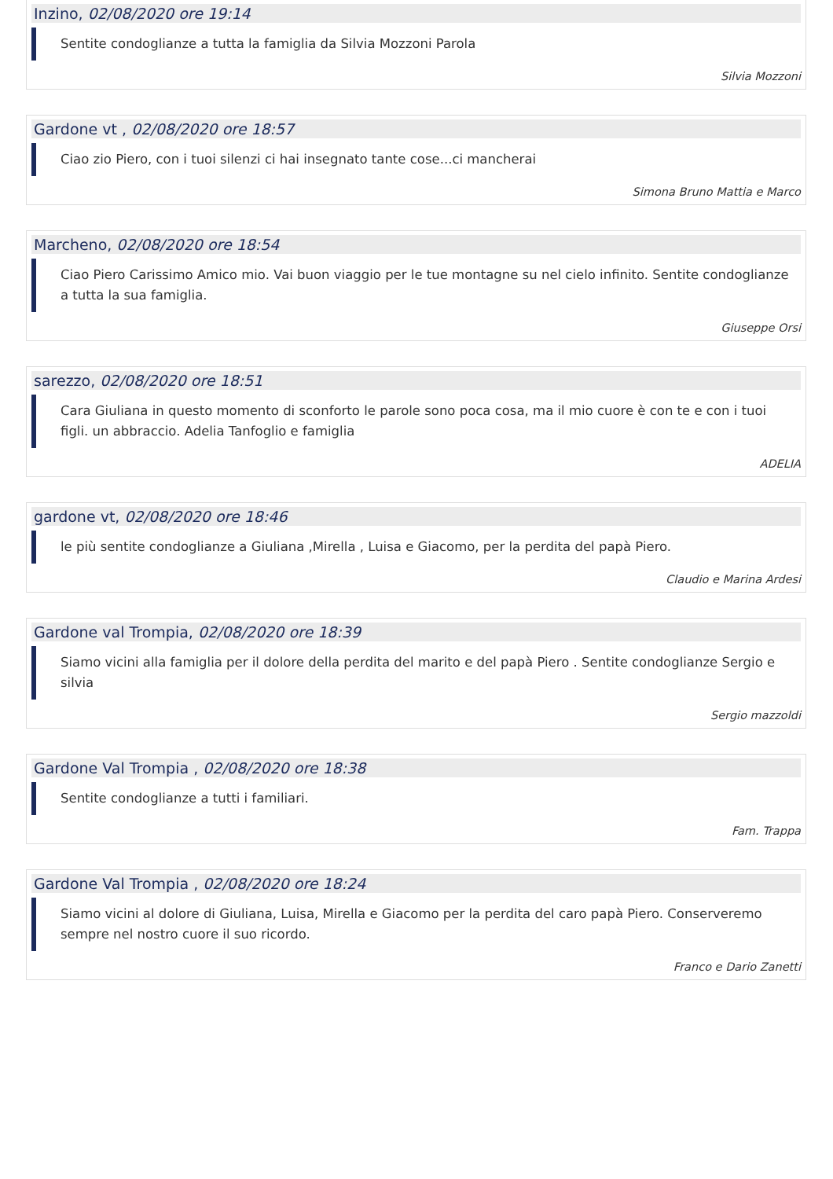Inzino, 02/08/2020 ore 19:14
Sentite condoglianze a tutta la famiglia da Silvia Mozzoni Parola
Silvia Mozzoni
Gardone vt , 02/08/2020 ore 18:57
Ciao zio Piero, con i tuoi silenzi ci hai insegnato tante cose...ci mancherai
Simona Bruno Mattia e Marco
Marcheno, 02/08/2020 ore 18:54
Ciao Piero Carissimo Amico mio. Vai buon viaggio per le tue montagne su nel cielo infinito. Sentite condoglianze a tutta la sua famiglia.
Giuseppe Orsi
sarezzo, 02/08/2020 ore 18:51
Cara Giuliana in questo momento di sconforto le parole sono poca cosa, ma il mio cuore è con te e con i tuoi figli. un abbraccio. Adelia Tanfoglio e famiglia
ADELIA
gardone vt, 02/08/2020 ore 18:46
le più sentite condoglianze a Giuliana ,Mirella , Luisa e Giacomo, per la perdita del papà Piero.
Claudio e Marina Ardesi
Gardone val Trompia, 02/08/2020 ore 18:39
Siamo vicini alla famiglia per il dolore della perdita del marito e del papà Piero . Sentite condoglianze Sergio e silvia
Sergio mazzoldi
Gardone Val Trompia , 02/08/2020 ore 18:38
Sentite condoglianze a tutti i familiari.
Fam. Trappa
Gardone Val Trompia , 02/08/2020 ore 18:24
Siamo vicini al dolore di Giuliana, Luisa, Mirella e Giacomo per la perdita del caro papà Piero. Conserveremo sempre nel nostro cuore il suo ricordo.
Franco e Dario Zanetti